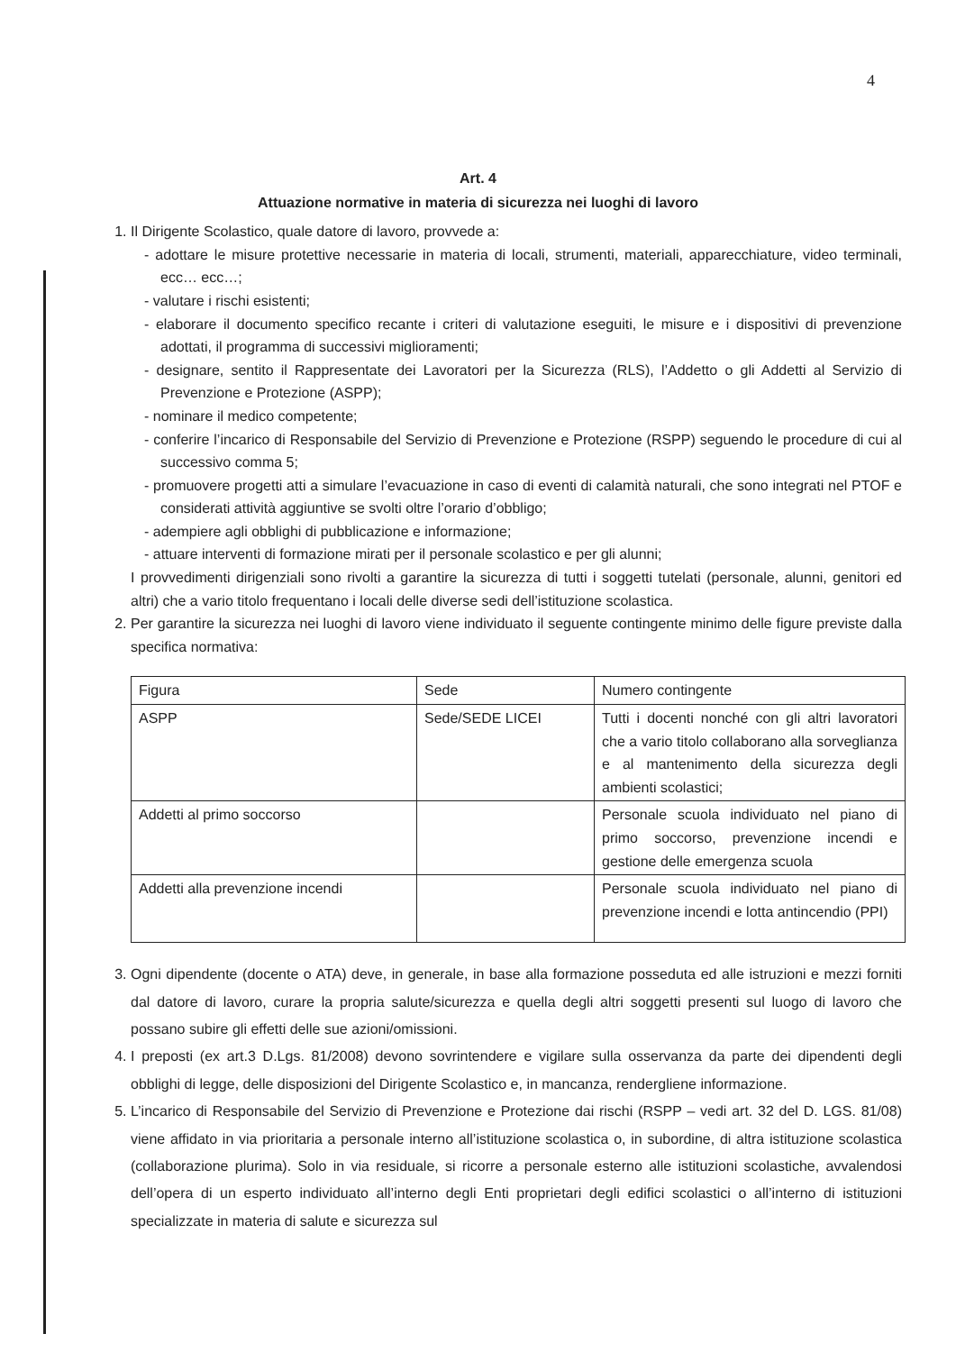4
Art. 4
Attuazione normative in materia di sicurezza nei luoghi di lavoro
1. Il Dirigente Scolastico, quale datore di lavoro, provvede a:
- adottare le misure protettive necessarie in materia di locali, strumenti, materiali, apparecchiature, video terminali, ecc… ecc…;
- valutare i rischi esistenti;
- elaborare il documento specifico recante i criteri di valutazione eseguiti, le misure e i dispositivi di prevenzione adottati, il programma di successivi miglioramenti;
- designare, sentito il Rappresentate dei Lavoratori per la Sicurezza (RLS), l’Addetto o gli Addetti al Servizio di Prevenzione e Protezione (ASPP);
- nominare il medico competente;
- conferire l’incarico di Responsabile del Servizio di Prevenzione e Protezione (RSPP) seguendo le procedure di cui al successivo comma 5;
- promuovere progetti atti a simulare l’evacuazione in caso di eventi di calamità naturali, che sono integrati nel PTOF e considerati attività aggiuntive se svolti oltre l’orario d’obbligo;
- adempiere agli obblighi di pubblicazione e informazione;
- attuare interventi di formazione mirati per il personale scolastico e per gli alunni;
I provvedimenti dirigenziali sono rivolti a garantire la sicurezza di tutti i soggetti tutelati (personale, alunni, genitori ed altri) che a vario titolo frequentano i locali delle diverse sedi dell’istituzione scolastica.
2. Per garantire la sicurezza nei luoghi di lavoro viene individuato il seguente contingente minimo delle figure previste dalla specifica normativa:
| Figura | Sede | Numero contingente |
| ASPP | Sede/SEDE LICEI | Tutti i docenti nonché con gli altri lavoratori che a vario titolo collaborano alla sorveglianza e al mantenimento della sicurezza degli ambienti scolastici; |
| Addetti al primo soccorso | | Personale scuola individuato nel piano di primo soccorso, prevenzione incendi e gestione delle emergenza scuola |
| Addetti alla prevenzione incendi | | Personale scuola individuato nel piano di prevenzione incendi e lotta antincendio (PPI) |
3. Ogni dipendente (docente o ATA) deve, in generale, in base alla formazione posseduta ed alle istruzioni e mezzi forniti dal datore di lavoro, curare la propria salute/sicurezza e quella degli altri soggetti presenti sul luogo di lavoro che possano subire gli effetti delle sue azioni/omissioni.
4. I preposti (ex art.3 D.Lgs. 81/2008) devono sovrintendere e vigilare sulla osservanza da parte dei dipendenti degli obblighi di legge, delle disposizioni del Dirigente Scolastico e, in mancanza, rendergliene informazione.
5. L’incarico di Responsabile del Servizio di Prevenzione e Protezione dai rischi (RSPP – vedi art. 32 del D. LGS. 81/08) viene affidato in via prioritaria a personale interno all’istituzione scolastica o, in subordine, di altra istituzione scolastica (collaborazione plurima). Solo in via residuale, si ricorre a personale esterno alle istituzioni scolastiche, avvalendosi dell’opera di un esperto individuato all’interno degli Enti proprietari degli edifici scolastici o all’interno di istituzioni specializzate in materia di salute e sicurezza sul